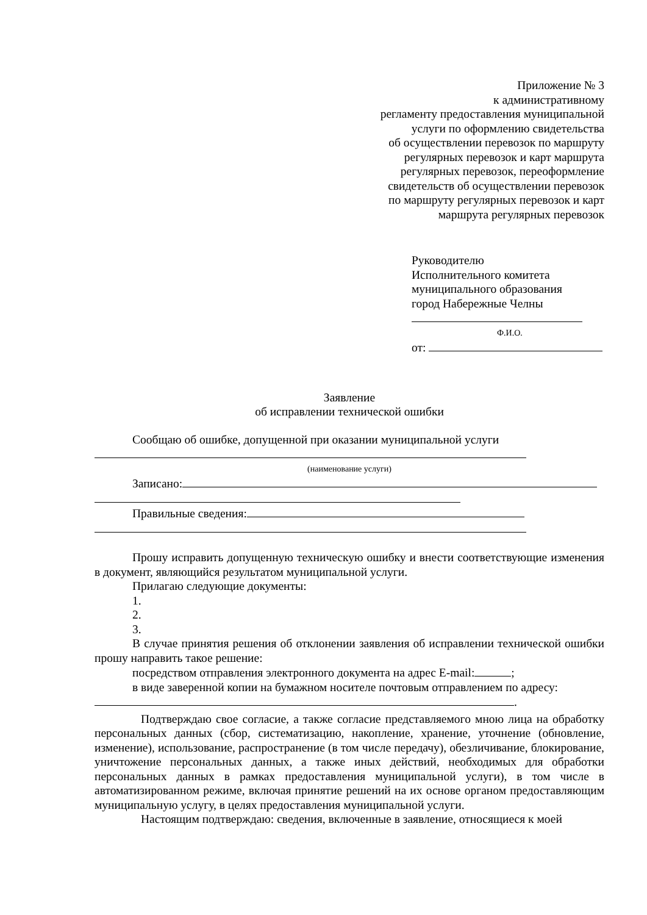Приложение № 3
к административному
регламенту предоставления муниципальной
услуги по оформлению свидетельства
об осуществлении перевозок по маршруту
регулярных перевозок и карт маршрута
регулярных перевозок, переоформление
свидетельств об осуществлении перевозок
по маршруту регулярных перевозок и карт
маршрута регулярных перевозок
Руководителю
Исполнительного комитета
муниципального образования
город Набережные Челны
Ф.И.О.
от:
Заявление
об исправлении технической ошибки
Сообщаю об ошибке, допущенной при оказании муниципальной услуги
(наименование услуги)
Записано:
Правильные сведения:
Прошу исправить допущенную техническую ошибку и внести соответствующие изменения в документ, являющийся результатом муниципальной услуги.
Прилагаю следующие документы:
1.
2.
3.
В случае принятия решения об отклонении заявления об исправлении технической ошибки прошу направить такое решение:
посредством отправления электронного документа на адрес E-mail: ;
в виде заверенной копии на бумажном носителе почтовым отправлением по адресу:
.
Подтверждаю свое согласие, а также согласие представляемого мною лица на обработку персональных данных (сбор, систематизацию, накопление, хранение, уточнение (обновление, изменение), использование, распространение (в том числе передачу), обезличивание, блокирование, уничтожение персональных данных, а также иных действий, необходимых для обработки персональных данных в рамках предоставления муниципальной услуги), в том числе в автоматизированном режиме, включая принятие решений на их основе органом предоставляющим муниципальную услугу, в целях предоставления муниципальной услуги.
Настоящим подтверждаю: сведения, включенные в заявление, относящиеся к моей